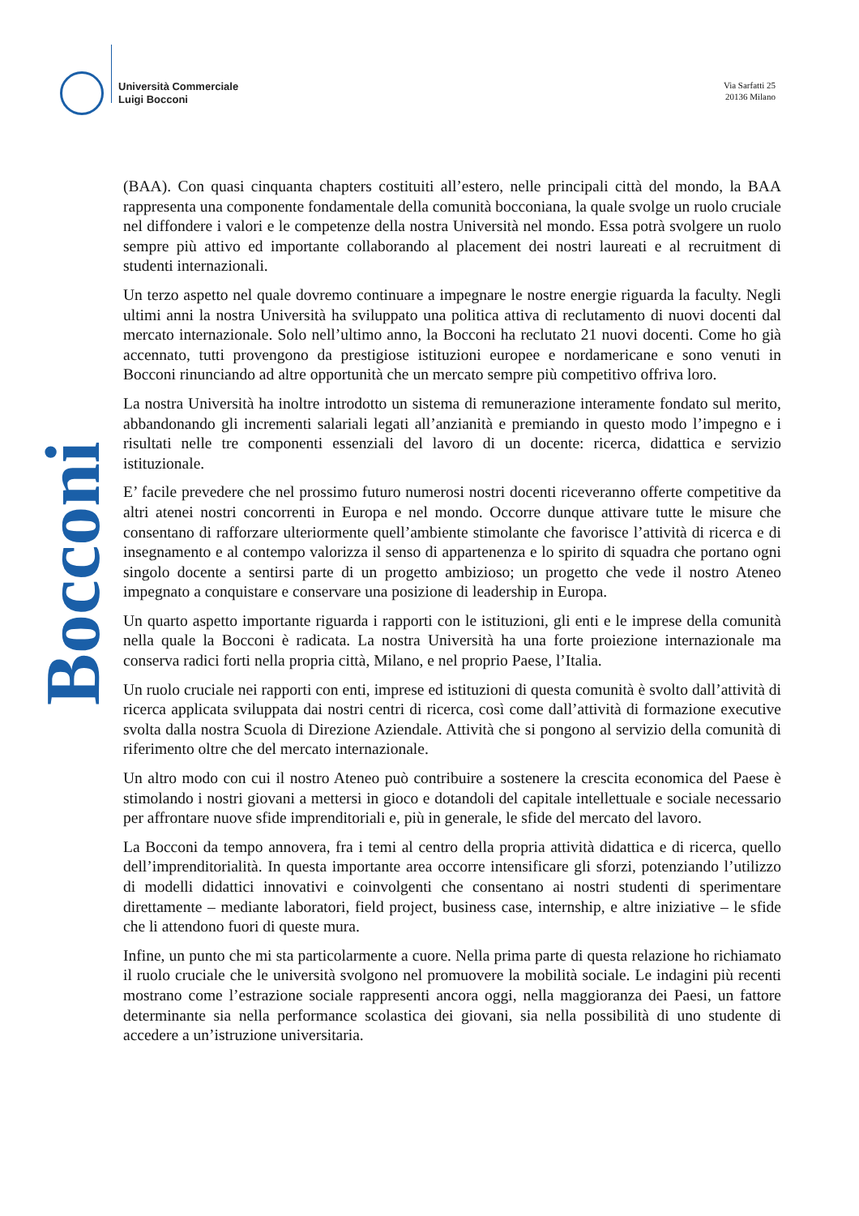Università Commerciale
Luigi Bocconi
Via Sarfatti 25
20136 Milano
Bocconi
(BAA). Con quasi cinquanta chapters costituiti all’estero, nelle principali città del mondo, la BAA rappresenta una componente fondamentale della comunità bocconiana, la quale svolge un ruolo cruciale nel diffondere i valori e le competenze della nostra Università nel mondo. Essa potrà svolgere un ruolo sempre più attivo ed importante collaborando al placement dei nostri laureati e al recruitment di studenti internazionali.
Un terzo aspetto nel quale dovremo continuare a impegnare le nostre energie riguarda la faculty. Negli ultimi anni la nostra Università ha sviluppato una politica attiva di reclutamento di nuovi docenti dal mercato internazionale. Solo nell’ultimo anno, la Bocconi ha reclutato 21 nuovi docenti. Come ho già accennato, tutti provengono da prestigiose istituzioni europee e nordamericane e sono venuti in Bocconi rinunciando ad altre opportunità che un mercato sempre più competitivo offriva loro.
La nostra Università ha inoltre introdotto un sistema di remunerazione interamente fondato sul merito, abbandonando gli incrementi salariali legati all’anzianità e premiando in questo modo l’impegno e i risultati nelle tre componenti essenziali del lavoro di un docente: ricerca, didattica e servizio istituzionale.
E’ facile prevedere che nel prossimo futuro numerosi nostri docenti riceveranno offerte competitive da altri atenei nostri concorrenti in Europa e nel mondo. Occorre dunque attivare tutte le misure che consentano di rafforzare ulteriormente quell’ambiente stimolante che favorisce l’attività di ricerca e di insegnamento e al contempo valorizza il senso di appartenenza e lo spirito di squadra che portano ogni singolo docente a sentirsi parte di un progetto ambizioso; un progetto che vede il nostro Ateneo impegnato a conquistare e conservare una posizione di leadership in Europa.
Un quarto aspetto importante riguarda i rapporti con le istituzioni, gli enti e le imprese della comunità nella quale la Bocconi è radicata. La nostra Università ha una forte proiezione internazionale ma conserva radici forti nella propria città, Milano, e nel proprio Paese, l’Italia.
Un ruolo cruciale nei rapporti con enti, imprese ed istituzioni di questa comunità è svolto dall’attività di ricerca applicata sviluppata dai nostri centri di ricerca, così come dall’attività di formazione executive svolta dalla nostra Scuola di Direzione Aziendale. Attività che si pongono al servizio della comunità di riferimento oltre che del mercato internazionale.
Un altro modo con cui il nostro Ateneo può contribuire a sostenere la crescita economica del Paese è stimolando i nostri giovani a mettersi in gioco e dotandoli del capitale intellettuale e sociale necessario per affrontare nuove sfide imprenditoriali e, più in generale, le sfide del mercato del lavoro.
La Bocconi da tempo annovera, fra i temi al centro della propria attività didattica e di ricerca, quello dell’imprenditorialità. In questa importante area occorre intensificare gli sforzi, potenziando l’utilizzo di modelli didattici innovativi e coinvolgenti che consentano ai nostri studenti di sperimentare direttamente – mediante laboratori, field project, business case, internship, e altre iniziative – le sfide che li attendono fuori di queste mura.
Infine, un punto che mi sta particolarmente a cuore. Nella prima parte di questa relazione ho richiamato il ruolo cruciale che le università svolgono nel promuovere la mobilità sociale. Le indagini più recenti mostrano come l’estrazione sociale rappresenti ancora oggi, nella maggioranza dei Paesi, un fattore determinante sia nella performance scolastica dei giovani, sia nella possibilità di uno studente di accedere a un’istruzione universitaria.